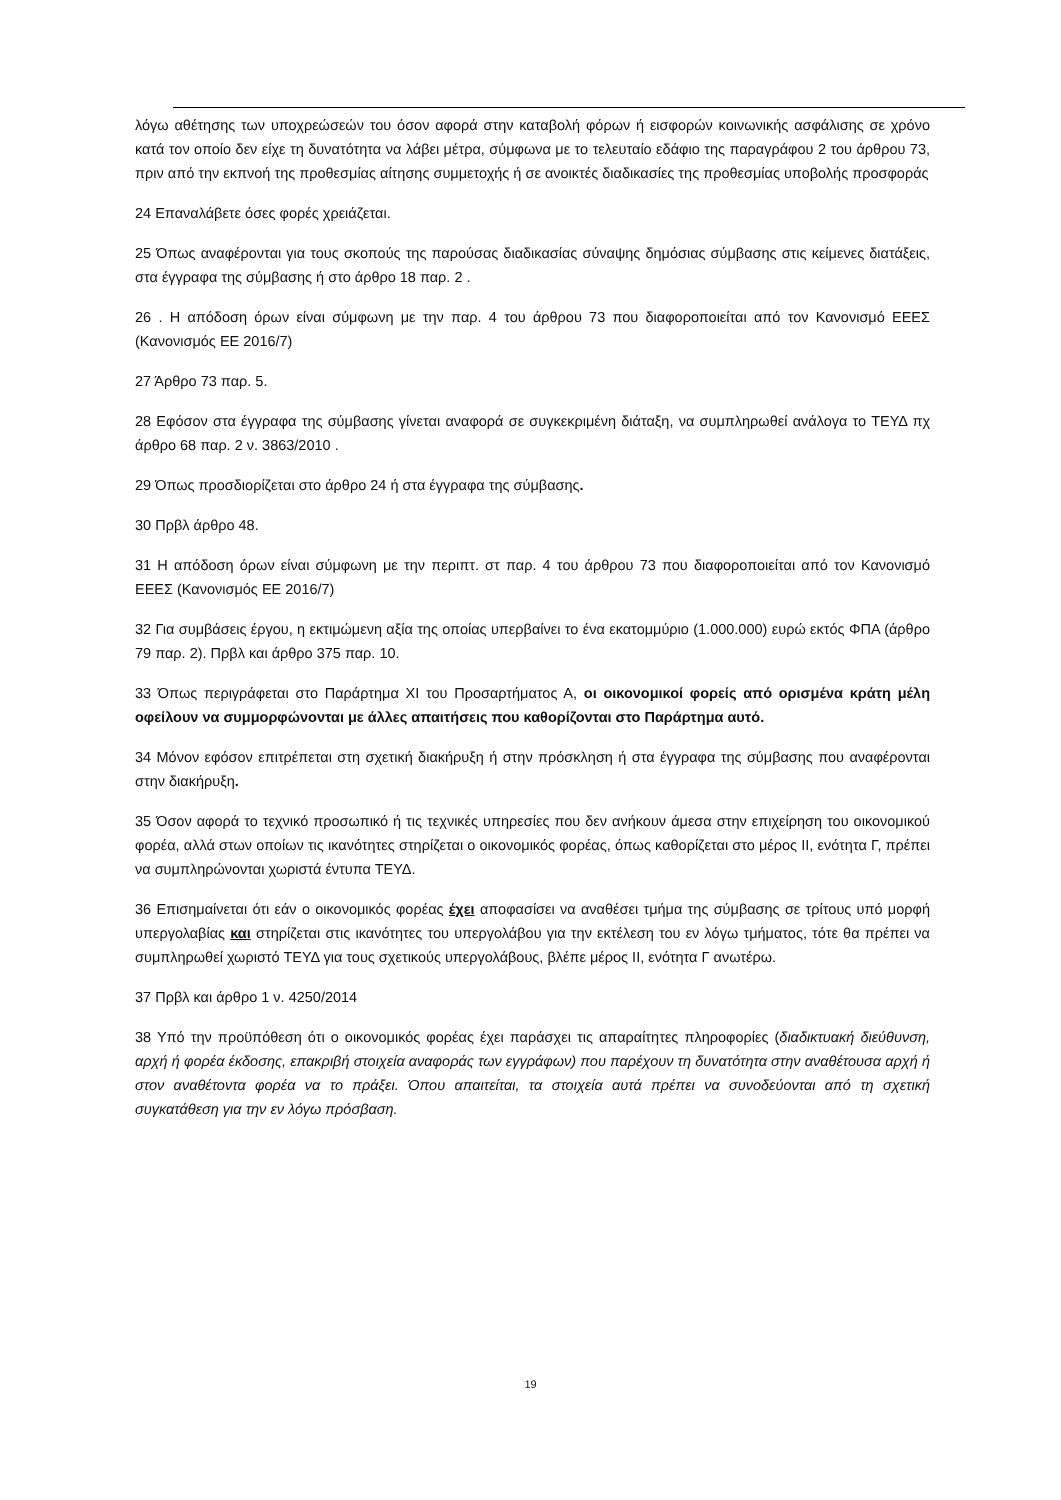λόγω αθέτησης των υποχρεώσεών του όσον αφορά στην καταβολή φόρων ή εισφορών κοινωνικής ασφάλισης σε χρόνο κατά τον οποίο δεν είχε τη δυνατότητα να λάβει μέτρα, σύμφωνα με το τελευταίο εδάφιο της παραγράφου 2 του άρθρου 73, πριν από την εκπνοή της προθεσμίας αίτησης συμμετοχής ή σε ανοικτές διαδικασίες της προθεσμίας υποβολής προσφοράς
24 Επαναλάβετε όσες φορές χρειάζεται.
25 Όπως αναφέρονται για τους σκοπούς της παρούσας διαδικασίας σύναψης δημόσιας σύμβασης στις κείμενες διατάξεις, στα έγγραφα της σύμβασης ή στο άρθρο 18 παρ. 2 .
26 . Η απόδοση όρων είναι σύμφωνη με την παρ. 4 του άρθρου 73 που διαφοροποιείται από τον Κανονισμό ΕΕΕΣ (Κανονισμός ΕΕ 2016/7)
27 Άρθρο 73 παρ. 5.
28 Εφόσον στα έγγραφα της σύμβασης γίνεται αναφορά σε συγκεκριμένη διάταξη, να συμπληρωθεί ανάλογα το ΤΕΥΔ πχ άρθρο 68 παρ. 2 ν. 3863/2010 .
29 Όπως προσδιορίζεται στο άρθρο 24 ή στα έγγραφα της σύμβασης.
30 Πρβλ άρθρο 48.
31 Η απόδοση όρων είναι σύμφωνη με την περιπτ. στ παρ. 4 του άρθρου 73 που διαφοροποιείται από τον Κανονισμό ΕΕΕΣ (Κανονισμός ΕΕ 2016/7)
32 Για συμβάσεις έργου, η εκτιμώμενη αξία της οποίας υπερβαίνει το ένα εκατομμύριο (1.000.000) ευρώ εκτός ΦΠΑ (άρθρο 79 παρ. 2). Πρβλ και άρθρο 375 παρ. 10.
33 Όπως περιγράφεται στο Παράρτημα XI του Προσαρτήματος Α, οι οικονομικοί φορείς από ορισμένα κράτη μέλη οφείλουν να συμμορφώνονται με άλλες απαιτήσεις που καθορίζονται στο Παράρτημα αυτό.
34 Μόνον εφόσον επιτρέπεται στη σχετική διακήρυξη ή στην πρόσκληση ή στα έγγραφα της σύμβασης που αναφέρονται στην διακήρυξη.
35 Όσον αφορά το τεχνικό προσωπικό ή τις τεχνικές υπηρεσίες που δεν ανήκουν άμεσα στην επιχείρηση του οικονομικού φορέα, αλλά στων οποίων τις ικανότητες στηρίζεται ο οικονομικός φορέας, όπως καθορίζεται στο μέρος ΙΙ, ενότητα Γ, πρέπει να συμπληρώνονται χωριστά έντυπα ΤΕΥΔ.
36 Επισημαίνεται ότι εάν ο οικονομικός φορέας έχει αποφασίσει να αναθέσει τμήμα της σύμβασης σε τρίτους υπό μορφή υπεργολαβίας και στηρίζεται στις ικανότητες του υπεργολάβου για την εκτέλεση του εν λόγω τμήματος, τότε θα πρέπει να συμπληρωθεί χωριστό ΤΕΥΔ για τους σχετικούς υπεργολάβους, βλέπε μέρος ΙΙ, ενότητα Γ ανωτέρω.
37 Πρβλ και άρθρο 1 ν. 4250/2014
38 Υπό την προϋπόθεση ότι ο οικονομικός φορέας έχει παράσχει τις απαραίτητες πληροφορίες (διαδικτυακή διεύθυνση, αρχή ή φορέα έκδοσης, επακριβή στοιχεία αναφοράς των εγγράφων) που παρέχουν τη δυνατότητα στην αναθέτουσα αρχή ή στον αναθέτοντα φορέα να το πράξει. Όπου απαιτείται, τα στοιχεία αυτά πρέπει να συνοδεύονται από τη σχετική συγκατάθεση για την εν λόγω πρόσβαση.
19